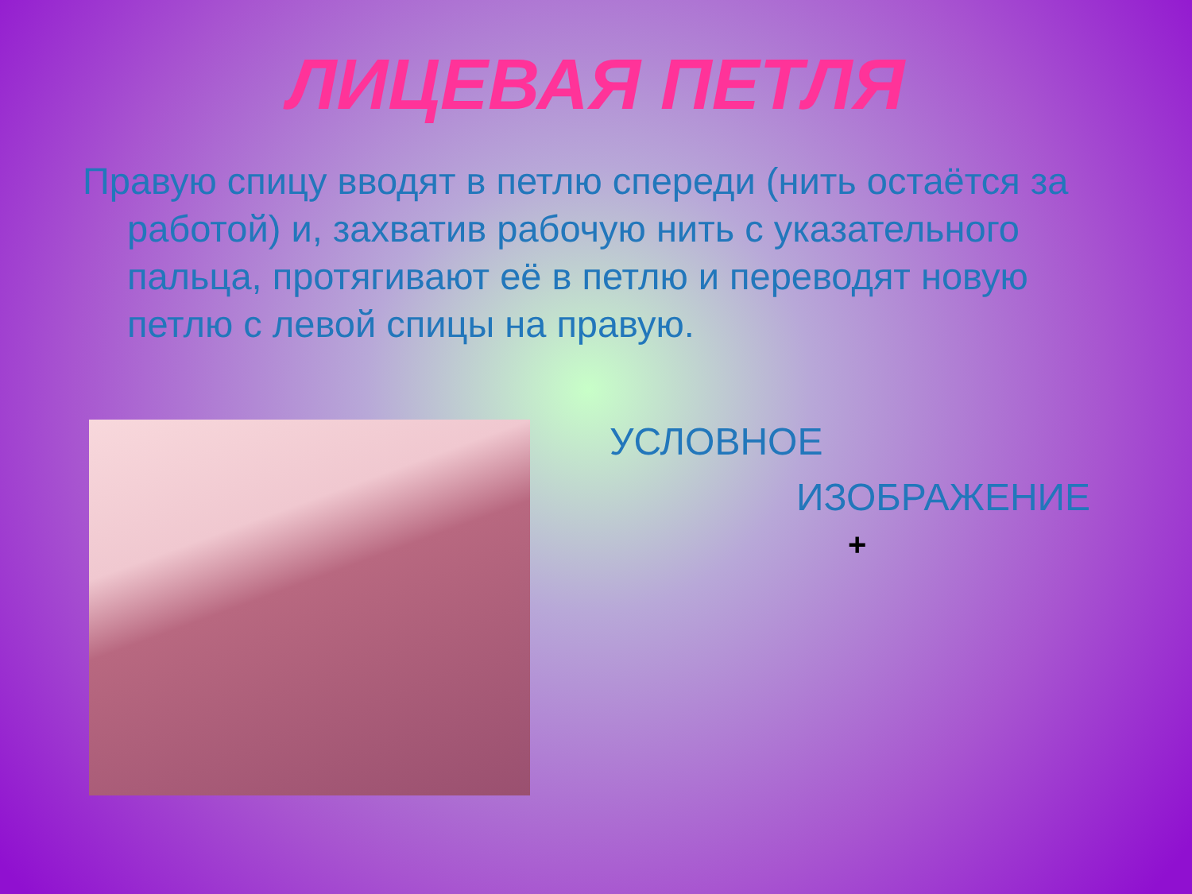ЛИЦЕВАЯ ПЕТЛЯ
Правую спицу вводят в петлю спереди (нить остаётся за работой) и, захватив рабочую нить с указательного пальца, протягивают её в петлю и переводят новую петлю с левой спицы на правую.
УСЛОВНОЕ
ИЗОБРАЖЕНИЕ
+